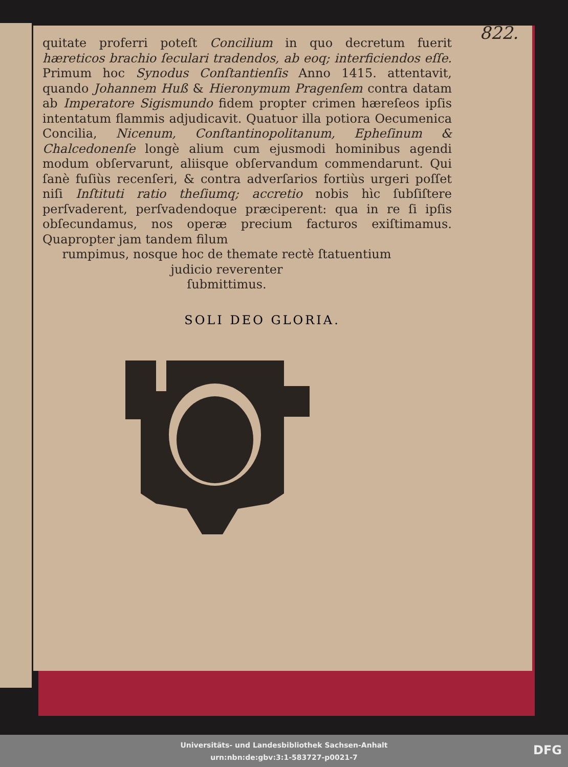822. quitate proferri poteſt Concilium in quo decretum fuerit hæreticos brachio ſeculari tradendos, ab eoq; interficiendos eſſe. Primum hoc Synodus Conſtantienſis Anno 1415. attentavit, quando Johannem Huß & Hieronymum Pragenſem contra datam ab Imperatore Sigismundo fidem propter crimen hæreſeos ipſis intentatum flammis adjudicavit. Quatuor illa potiora Oecumenica Concilia, Nicenum, Conſtantinopolitanum, Epheſinum & Chalcedonenſe longè alium cum ejusmodi hominibus agendi modum obſervarunt, aliisque obſervandum commendarunt. Qui ſanè fuſiùs recenſeri, & contra adverſarios fortiùs urgeri poſſet niſi Inſtituti ratio theſiumq; accretio nobis hìc ſubſiſtere perſvaderent, perſvadendoque præciperent: qua in re ſi ipſis obſecundamus, nos operæ precium facturos exiſtimamus. Quapropter jam tandem filum
rumpimus, nosque hoc de themate rectè ſtatuentium judicio reverenter
ſubmittimus.
SOLI DEO GLORIA.
Universitäts- und Landesbibliothek Sachsen-Anhalt
urn:nbn:de:gbv:3:1-583727-p0021-7
DFG